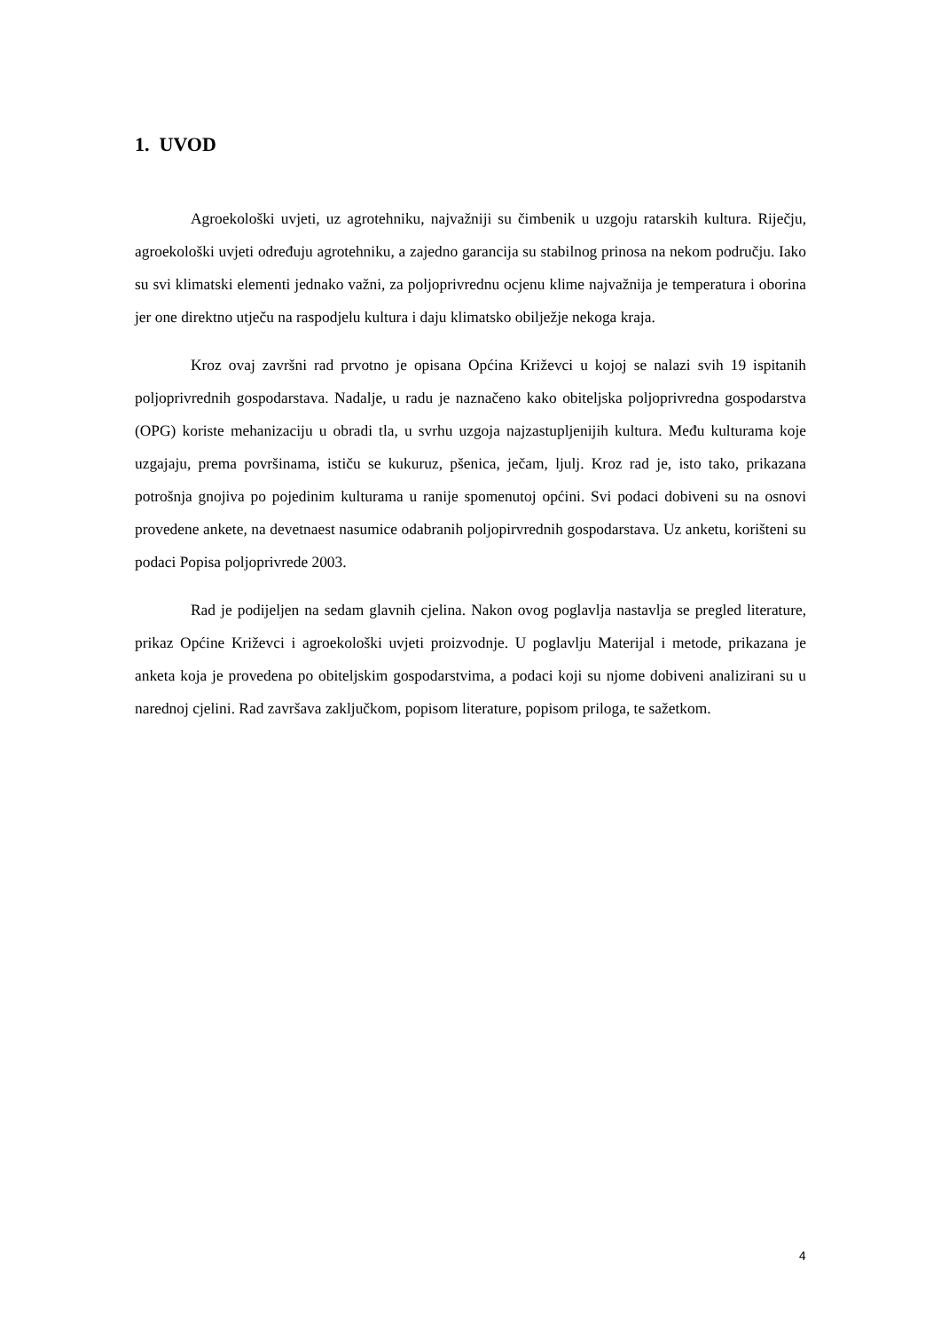1. UVOD
Agroekološki uvjeti, uz agrotehniku, najvažniji su čimbenik u uzgoju ratarskih kultura. Riječju, agroekološki uvjeti određuju agrotehniku, a zajedno garancija su stabilnog prinosa na nekom području. Iako su svi klimatski elementi jednako važni, za poljoprivrednu ocjenu klime najvažnija je temperatura i oborina jer one direktno utječu na raspodjelu kultura i daju klimatsko obilježje nekoga kraja.
Kroz ovaj završni rad prvotno je opisana Općina Križevci u kojoj se nalazi svih 19 ispitanih poljoprivrednih gospodarstava. Nadalje, u radu je naznačeno kako obiteljska poljoprivredna gospodarstva (OPG) koriste mehanizaciju u obradi tla, u svrhu uzgoja najzastupljenijih kultura. Među kulturama koje uzgajaju, prema površinama, ističu se kukuruz, pšenica, ječam, ljulj. Kroz rad je, isto tako, prikazana potrošnja gnojiva po pojedinim kulturama u ranije spomenutoj općini. Svi podaci dobiveni su na osnovi provedene ankete, na devetnaest nasumice odabranih poljopirvrednih gospodarstava. Uz anketu, korišteni su podaci Popisa poljoprivrede 2003.
Rad je podijeljen na sedam glavnih cjelina. Nakon ovog poglavlja nastavlja se pregled literature, prikaz Općine Križevci i agroekološki uvjeti proizvodnje. U poglavlju Materijal i metode, prikazana je anketa koja je provedena po obiteljskim gospodarstvima, a podaci koji su njome dobiveni analizirani su u narednoj cjelini. Rad završava zaključkom, popisom literature, popisom priloga, te sažetkom.
4